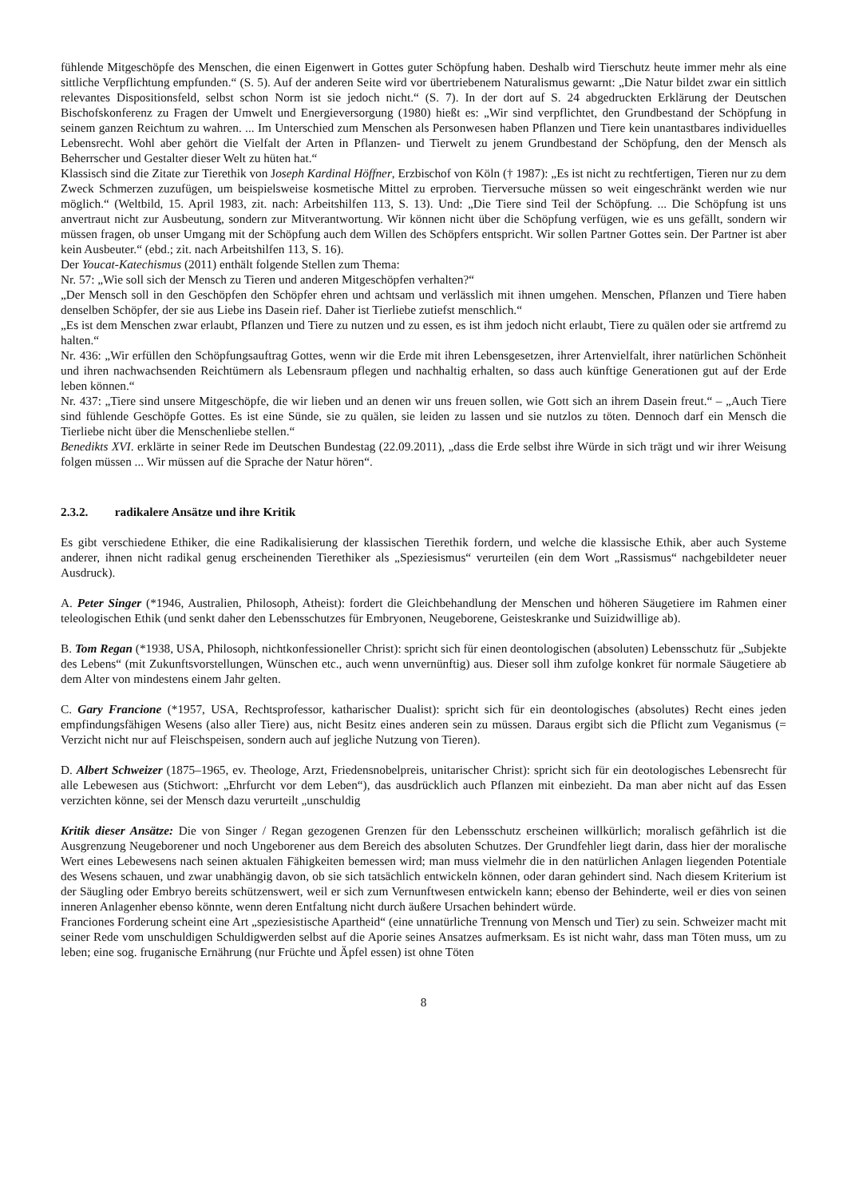fühlende Mitgeschöpfe des Menschen, die einen Eigenwert in Gottes guter Schöpfung haben. Deshalb wird Tierschutz heute immer mehr als eine sittliche Verpflichtung empfunden.“ (S. 5). Auf der anderen Seite wird vor übertriebenem Naturalismus gewarnt: „Die Natur bildet zwar ein sittlich relevantes Dispositionsfeld, selbst schon Norm ist sie jedoch nicht.“ (S. 7). In der dort auf S. 24 abgedruckten Erklärung der Deutschen Bischofskonferenz zu Fragen der Umwelt und Energieversorgung (1980) hießt es: „Wir sind verpflichtet, den Grundbestand der Schöpfung in seinem ganzen Reichtum zu wahren. ... Im Unterschied zum Menschen als Personwesen haben Pflanzen und Tiere kein unantastbares individuelles Lebensrecht. Wohl aber gehört die Vielfalt der Arten in Pflanzen- und Tierwelt zu jenem Grundbestand der Schöpfung, den der Mensch als Beherrscher und Gestalter dieser Welt zu hüten hat.“
Klassisch sind die Zitate zur Tierethik von Joseph Kardinal Höffner, Erzbischof von Köln († 1987): „Es ist nicht zu rechtfertigen, Tieren nur zu dem Zweck Schmerzen zuzufügen, um beispielsweise kosmetische Mittel zu erproben. Tierversuche müssen so weit eingeschränkt werden wie nur möglich.“ (Weltbild, 15. April 1983, zit. nach: Arbeitshilfen 113, S. 13). Und: „Die Tiere sind Teil der Schöpfung. ... Die Schöpfung ist uns anvertraut nicht zur Ausbeutung, sondern zur Mitverantwortung. Wir können nicht über die Schöpfung verfügen, wie es uns gefällt, sondern wir müssen fragen, ob unser Umgang mit der Schöpfung auch dem Willen des Schöpfers entspricht. Wir sollen Partner Gottes sein. Der Partner ist aber kein Ausbeuter.“ (ebd.; zit. nach Arbeitshilfen 113, S. 16).
Der Youcat-Katechismus (2011) enthält folgende Stellen zum Thema:
Nr. 57: „Wie soll sich der Mensch zu Tieren und anderen Mitgeschöpfen verhalten?“
„Der Mensch soll in den Geschöpfen den Schöpfer ehren und achtsam und verlässlich mit ihnen umgehen. Menschen, Pflanzen und Tiere haben denselben Schöpfer, der sie aus Liebe ins Dasein rief. Daher ist Tierliebe zutiefst menschlich.“
„Es ist dem Menschen zwar erlaubt, Pflanzen und Tiere zu nutzen und zu essen, es ist ihm jedoch nicht erlaubt, Tiere zu quälen oder sie artfremd zu halten.“
Nr. 436: „Wir erfüllen den Schöpfungsauftrag Gottes, wenn wir die Erde mit ihren Lebensgesetzen, ihrer Artenvielfalt, ihrer natürlichen Schönheit und ihren nachwachsenden Reichtümern als Lebensraum pflegen und nachhaltig erhalten, so dass auch künftige Generationen gut auf der Erde leben können.“
Nr. 437: „Tiere sind unsere Mitgeschöpfe, die wir lieben und an denen wir uns freuen sollen, wie Gott sich an ihrem Dasein freut.“ – „Auch Tiere sind fühlende Geschöpfe Gottes. Es ist eine Sünde, sie zu quälen, sie leiden zu lassen und sie nutzlos zu töten. Dennoch darf ein Mensch die Tierliebe nicht über die Menschenliebe stellen.“
Benedikts XVI. erklärte in seiner Rede im Deutschen Bundestag (22.09.2011), „dass die Erde selbst ihre Würde in sich trägt und wir ihrer Weisung folgen müssen ... Wir müssen auf die Sprache der Natur hören“.
2.3.2. radikalere Ansätze und ihre Kritik
Es gibt verschiedene Ethiker, die eine Radikalisierung der klassischen Tierethik fordern, und welche die klassische Ethik, aber auch Systeme anderer, ihnen nicht radikal genug erscheinenden Tierethiker als „Speziesismus“ verurteilen (ein dem Wort „Rassismus“ nachgebildeter neuer Ausdruck).
A. Peter Singer (*1946, Australien, Philosoph, Atheist): fordert die Gleichbehandlung der Menschen und höheren Säugetiere im Rahmen einer teleologischen Ethik (und senkt daher den Lebensschutzes für Embryonen, Neugeborene, Geisteskranke und Suizidwillige ab).
B. Tom Regan (*1938, USA, Philosoph, nichtkonfessioneller Christ): spricht sich für einen deontologischen (absoluten) Lebensschutz für „Subjekte des Lebens“ (mit Zukunftsvorstellungen, Wünschen etc., auch wenn unvernünftig) aus. Dieser soll ihm zufolge konkret für normale Säugetiere ab dem Alter von mindestens einem Jahr gelten.
C. Gary Francione (*1957, USA, Rechtsprofessor, katharischer Dualist): spricht sich für ein deontologisches (absolutes) Recht eines jeden empfindungsfähigen Wesens (also aller Tiere) aus, nicht Besitz eines anderen sein zu müssen. Daraus ergibt sich die Pflicht zum Veganismus (= Verzicht nicht nur auf Fleischspeisen, sondern auch auf jegliche Nutzung von Tieren).
D. Albert Schweizer (1875–1965, ev. Theologe, Arzt, Friedensnobelpreis, unitarischer Christ): spricht sich für ein deotologisches Lebensrecht für alle Lebewesen aus (Stichwort: „Ehrfurcht vor dem Leben“), das ausdrücklich auch Pflanzen mit einbezieht. Da man aber nicht auf das Essen verzichten könne, sei der Mensch dazu verurteilt „unschuldig
Kritik dieser Ansätze: Die von Singer / Regan gezogenen Grenzen für den Lebensschutz erscheinen willkürlich; moralisch gefährlich ist die Ausgrenzung Neugeborener und noch Ungeborener aus dem Bereich des absoluten Schutzes. Der Grundfehler liegt darin, dass hier der moralische Wert eines Lebewesens nach seinen aktualen Fähigkeiten bemessen wird; man muss vielmehr die in den natürlichen Anlagen liegenden Potentiale des Wesens schauen, und zwar unabhängig davon, ob sie sich tatsächlich entwickeln können, oder daran gehindert sind. Nach diesem Kriterium ist der Säugling oder Embryo bereits schützenswert, weil er sich zum Vernunftwesen entwickeln kann; ebenso der Behinderte, weil er dies von seinen inneren Anlagenher ebenso könnte, wenn deren Entfaltung nicht durch äußere Ursachen behindert würde.
Franciones Forderung scheint eine Art „speziesistische Apartheid“ (eine unnatürliche Trennung von Mensch und Tier) zu sein. Schweizer macht mit seiner Rede vom unschuldigen Schuldigwerden selbst auf die Aporie seines Ansatzes aufmerksam. Es ist nicht wahr, dass man Töten muss, um zu leben; eine sog. fruganische Ernährung (nur Früchte und Äpfel essen) ist ohne Töten
8